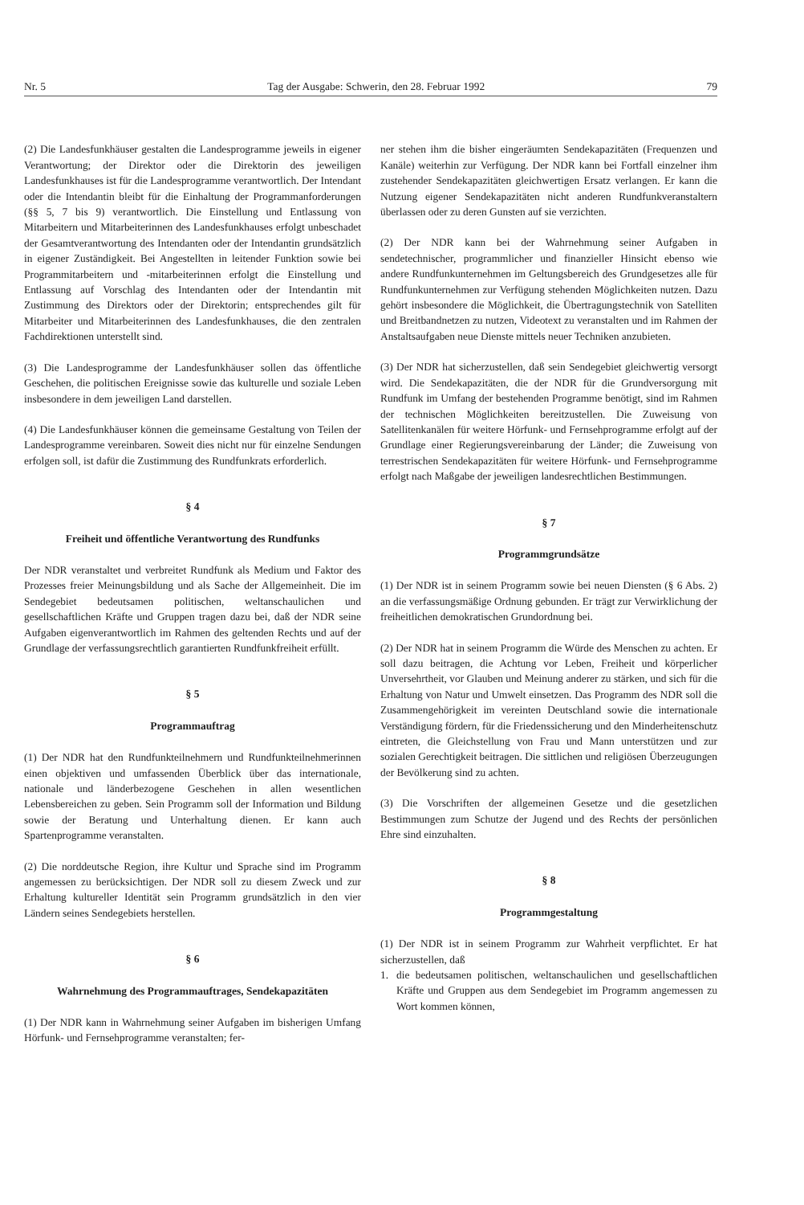Nr. 5 Tag der Ausgabe: Schwerin, den 28. Februar 1992 79
(2) Die Landesfunkhäuser gestalten die Landesprogramme jeweils in eigener Verantwortung; der Direktor oder die Direktorin des jeweiligen Landesfunkhauses ist für die Landesprogramme verantwortlich. Der Intendant oder die Intendantin bleibt für die Einhaltung der Programmanforderungen (§§ 5, 7 bis 9) verantwortlich. Die Einstellung und Entlassung von Mitarbeitern und Mitarbeiterinnen des Landesfunkhauses erfolgt unbeschadet der Gesamtverantwortung des Intendanten oder der Intendantin grundsätzlich in eigener Zuständigkeit. Bei Angestellten in leitender Funktion sowie bei Programmitarbeitern und -mitarbeiterinnen erfolgt die Einstellung und Entlassung auf Vorschlag des Intendanten oder der Intendantin mit Zustimmung des Direktors oder der Direktorin; entsprechendes gilt für Mitarbeiter und Mitarbeiterinnen des Landesfunkhauses, die den zentralen Fachdirektionen unterstellt sind.
(3) Die Landesprogramme der Landesfunkhäuser sollen das öffentliche Geschehen, die politischen Ereignisse sowie das kulturelle und soziale Leben insbesondere in dem jeweiligen Land darstellen.
(4) Die Landesfunkhäuser können die gemeinsame Gestaltung von Teilen der Landesprogramme vereinbaren. Soweit dies nicht nur für einzelne Sendungen erfolgen soll, ist dafür die Zustimmung des Rundfunkrats erforderlich.
§ 4
Freiheit und öffentliche Verantwortung des Rundfunks
Der NDR veranstaltet und verbreitet Rundfunk als Medium und Faktor des Prozesses freier Meinungsbildung und als Sache der Allgemeinheit. Die im Sendegebiet bedeutsamen politischen, weltanschaulichen und gesellschaftlichen Kräfte und Gruppen tragen dazu bei, daß der NDR seine Aufgaben eigenverantwortlich im Rahmen des geltenden Rechts und auf der Grundlage der verfassungsrechtlich garantierten Rundfunkfreiheit erfüllt.
§ 5
Programmauftrag
(1) Der NDR hat den Rundfunkteilnehmern und Rundfunkteilnehmerinnen einen objektiven und umfassenden Überblick über das internationale, nationale und länderbezogene Geschehen in allen wesentlichen Lebensbereichen zu geben. Sein Programm soll der Information und Bildung sowie der Beratung und Unterhaltung dienen. Er kann auch Spartenprogramme veranstalten.
(2) Die norddeutsche Region, ihre Kultur und Sprache sind im Programm angemessen zu berücksichtigen. Der NDR soll zu diesem Zweck und zur Erhaltung kultureller Identität sein Programm grundsätzlich in den vier Ländern seines Sendegebiets herstellen.
§ 6
Wahrnehmung des Programmauftrages, Sendekapazitäten
(1) Der NDR kann in Wahrnehmung seiner Aufgaben im bisherigen Umfang Hörfunk- und Fernsehprogramme veranstalten; fer-
ner stehen ihm die bisher eingeräumten Sendekapazitäten (Frequenzen und Kanäle) weiterhin zur Verfügung. Der NDR kann bei Fortfall einzelner ihm zustehender Sendekapazitäten gleichwertigen Ersatz verlangen. Er kann die Nutzung eigener Sendekapazitäten nicht anderen Rundfunkveranstaltern überlassen oder zu deren Gunsten auf sie verzichten.
(2) Der NDR kann bei der Wahrnehmung seiner Aufgaben in sendetechnischer, programmlicher und finanzieller Hinsicht ebenso wie andere Rundfunkunternehmen im Geltungsbereich des Grundgesetzes alle für Rundfunkunternehmen zur Verfügung stehenden Möglichkeiten nutzen. Dazu gehört insbesondere die Möglichkeit, die Übertragungstechnik von Satelliten und Breitbandnetzen zu nutzen, Videotext zu veranstalten und im Rahmen der Anstaltsaufgaben neue Dienste mittels neuer Techniken anzubieten.
(3) Der NDR hat sicherzustellen, daß sein Sendegebiet gleichwertig versorgt wird. Die Sendekapazitäten, die der NDR für die Grundversorgung mit Rundfunk im Umfang der bestehenden Programme benötigt, sind im Rahmen der technischen Möglichkeiten bereitzustellen. Die Zuweisung von Satellitenkanälen für weitere Hörfunk- und Fernsehprogramme erfolgt auf der Grundlage einer Regierungsvereinbarung der Länder; die Zuweisung von terrestrischen Sendekapazitäten für weitere Hörfunk- und Fernsehprogramme erfolgt nach Maßgabe der jeweiligen landesrechtlichen Bestimmungen.
§ 7
Programmgrundsätze
(1) Der NDR ist in seinem Programm sowie bei neuen Diensten (§ 6 Abs. 2) an die verfassungsmäßige Ordnung gebunden. Er trägt zur Verwirklichung der freiheitlichen demokratischen Grundordnung bei.
(2) Der NDR hat in seinem Programm die Würde des Menschen zu achten. Er soll dazu beitragen, die Achtung vor Leben, Freiheit und körperlicher Unversehrtheit, vor Glauben und Meinung anderer zu stärken, und sich für die Erhaltung von Natur und Umwelt einsetzen. Das Programm des NDR soll die Zusammengehörigkeit im vereinten Deutschland sowie die internationale Verständigung fördern, für die Friedenssicherung und den Minderheitenschutz eintreten, die Gleichstellung von Frau und Mann unterstützen und zur sozialen Gerechtigkeit beitragen. Die sittlichen und religiösen Überzeugungen der Bevölkerung sind zu achten.
(3) Die Vorschriften der allgemeinen Gesetze und die gesetzlichen Bestimmungen zum Schutze der Jugend und des Rechts der persönlichen Ehre sind einzuhalten.
§ 8
Programmgestaltung
(1) Der NDR ist in seinem Programm zur Wahrheit verpflichtet. Er hat sicherzustellen, daß
1. die bedeutsamen politischen, weltanschaulichen und gesellschaftlichen Kräfte und Gruppen aus dem Sendegebiet im Programm angemessen zu Wort kommen können,